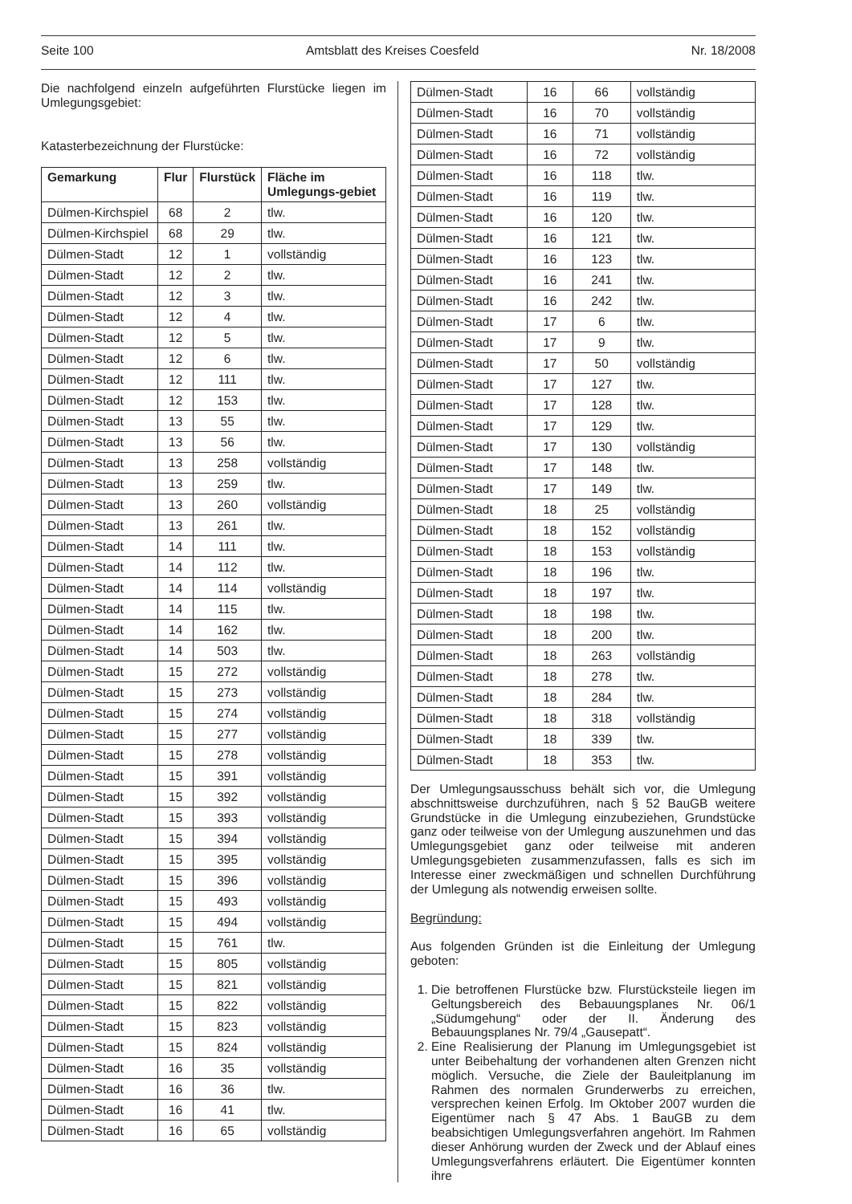Seite 100 Amtsblatt des Kreises Coesfeld Nr. 18/2008
Die nachfolgend einzeln aufgeführten Flurstücke liegen im Umlegungsgebiet:
Katasterbezeichnung der Flurstücke:
| Gemarkung | Flur | Flurstück | Fläche im Umlegungs-gebiet |
| --- | --- | --- | --- |
| Dülmen-Kirchspiel | 68 | 2 | tlw. |
| Dülmen-Kirchspiel | 68 | 29 | tlw. |
| Dülmen-Stadt | 12 | 1 | vollständig |
| Dülmen-Stadt | 12 | 2 | tlw. |
| Dülmen-Stadt | 12 | 3 | tlw. |
| Dülmen-Stadt | 12 | 4 | tlw. |
| Dülmen-Stadt | 12 | 5 | tlw. |
| Dülmen-Stadt | 12 | 6 | tlw. |
| Dülmen-Stadt | 12 | 111 | tlw. |
| Dülmen-Stadt | 12 | 153 | tlw. |
| Dülmen-Stadt | 13 | 55 | tlw. |
| Dülmen-Stadt | 13 | 56 | tlw. |
| Dülmen-Stadt | 13 | 258 | vollständig |
| Dülmen-Stadt | 13 | 259 | tlw. |
| Dülmen-Stadt | 13 | 260 | vollständig |
| Dülmen-Stadt | 13 | 261 | tlw. |
| Dülmen-Stadt | 14 | 111 | tlw. |
| Dülmen-Stadt | 14 | 112 | tlw. |
| Dülmen-Stadt | 14 | 114 | vollständig |
| Dülmen-Stadt | 14 | 115 | tlw. |
| Dülmen-Stadt | 14 | 162 | tlw. |
| Dülmen-Stadt | 14 | 503 | tlw. |
| Dülmen-Stadt | 15 | 272 | vollständig |
| Dülmen-Stadt | 15 | 273 | vollständig |
| Dülmen-Stadt | 15 | 274 | vollständig |
| Dülmen-Stadt | 15 | 277 | vollständig |
| Dülmen-Stadt | 15 | 278 | vollständig |
| Dülmen-Stadt | 15 | 391 | vollständig |
| Dülmen-Stadt | 15 | 392 | vollständig |
| Dülmen-Stadt | 15 | 393 | vollständig |
| Dülmen-Stadt | 15 | 394 | vollständig |
| Dülmen-Stadt | 15 | 395 | vollständig |
| Dülmen-Stadt | 15 | 396 | vollständig |
| Dülmen-Stadt | 15 | 493 | vollständig |
| Dülmen-Stadt | 15 | 494 | vollständig |
| Dülmen-Stadt | 15 | 761 | tlw. |
| Dülmen-Stadt | 15 | 805 | vollständig |
| Dülmen-Stadt | 15 | 821 | vollständig |
| Dülmen-Stadt | 15 | 822 | vollständig |
| Dülmen-Stadt | 15 | 823 | vollständig |
| Dülmen-Stadt | 15 | 824 | vollständig |
| Dülmen-Stadt | 16 | 35 | vollständig |
| Dülmen-Stadt | 16 | 36 | tlw. |
| Dülmen-Stadt | 16 | 41 | tlw. |
| Dülmen-Stadt | 16 | 65 | vollständig |
| Dülmen-Stadt | 16 | 66 | vollständig |
| Dülmen-Stadt | 16 | 70 | vollständig |
| Dülmen-Stadt | 16 | 71 | vollständig |
| Dülmen-Stadt | 16 | 72 | vollständig |
| Dülmen-Stadt | 16 | 118 | tlw. |
| Dülmen-Stadt | 16 | 119 | tlw. |
| Dülmen-Stadt | 16 | 120 | tlw. |
| Dülmen-Stadt | 16 | 121 | tlw. |
| Dülmen-Stadt | 16 | 123 | tlw. |
| Dülmen-Stadt | 16 | 241 | tlw. |
| Dülmen-Stadt | 16 | 242 | tlw. |
| Dülmen-Stadt | 17 | 6 | tlw. |
| Dülmen-Stadt | 17 | 9 | tlw. |
| Dülmen-Stadt | 17 | 50 | vollständig |
| Dülmen-Stadt | 17 | 127 | tlw. |
| Dülmen-Stadt | 17 | 128 | tlw. |
| Dülmen-Stadt | 17 | 129 | tlw. |
| Dülmen-Stadt | 17 | 130 | vollständig |
| Dülmen-Stadt | 17 | 148 | tlw. |
| Dülmen-Stadt | 17 | 149 | tlw. |
| Dülmen-Stadt | 18 | 25 | vollständig |
| Dülmen-Stadt | 18 | 152 | vollständig |
| Dülmen-Stadt | 18 | 153 | vollständig |
| Dülmen-Stadt | 18 | 196 | tlw. |
| Dülmen-Stadt | 18 | 197 | tlw. |
| Dülmen-Stadt | 18 | 198 | tlw. |
| Dülmen-Stadt | 18 | 200 | tlw. |
| Dülmen-Stadt | 18 | 263 | vollständig |
| Dülmen-Stadt | 18 | 278 | tlw. |
| Dülmen-Stadt | 18 | 284 | tlw. |
| Dülmen-Stadt | 18 | 318 | vollständig |
| Dülmen-Stadt | 18 | 339 | tlw. |
| Dülmen-Stadt | 18 | 353 | tlw. |
Der Umlegungsausschuss behält sich vor, die Umlegung abschnittsweise durchzuführen, nach § 52 BauGB weitere Grundstücke in die Umlegung einzubeziehen, Grundstücke ganz oder teilweise von der Umlegung auszunehmen und das Umlegungsgebiet ganz oder teilweise mit anderen Umlegungsgebieten zusammenzufassen, falls es sich im Interesse einer zweckmäßigen und schnellen Durchführung der Umlegung als notwendig erweisen sollte.
Begründung:
Aus folgenden Gründen ist die Einleitung der Umlegung geboten:
1. Die betroffenen Flurstücke bzw. Flurstücksteile liegen im Geltungsbereich des Bebauungsplanes Nr. 06/1 „Südumgehung“ oder der II. Änderung des Bebauungsplanes Nr. 79/4 „Gausepatt“.
2. Eine Realisierung der Planung im Umlegungsgebiet ist unter Beibehaltung der vorhandenen alten Grenzen nicht möglich. Versuche, die Ziele der Bauleitplanung im Rahmen des normalen Grunderwerbs zu erreichen, versprechen keinen Erfolg. Im Oktober 2007 wurden die Eigentümer nach § 47 Abs. 1 BauGB zu dem beabsichtigen Umlegungsverfahren angehört. Im Rahmen dieser Anhörung wurden der Zweck und der Ablauf eines Umlegungsverfahrens erläutert. Die Eigentümer konnten ihre